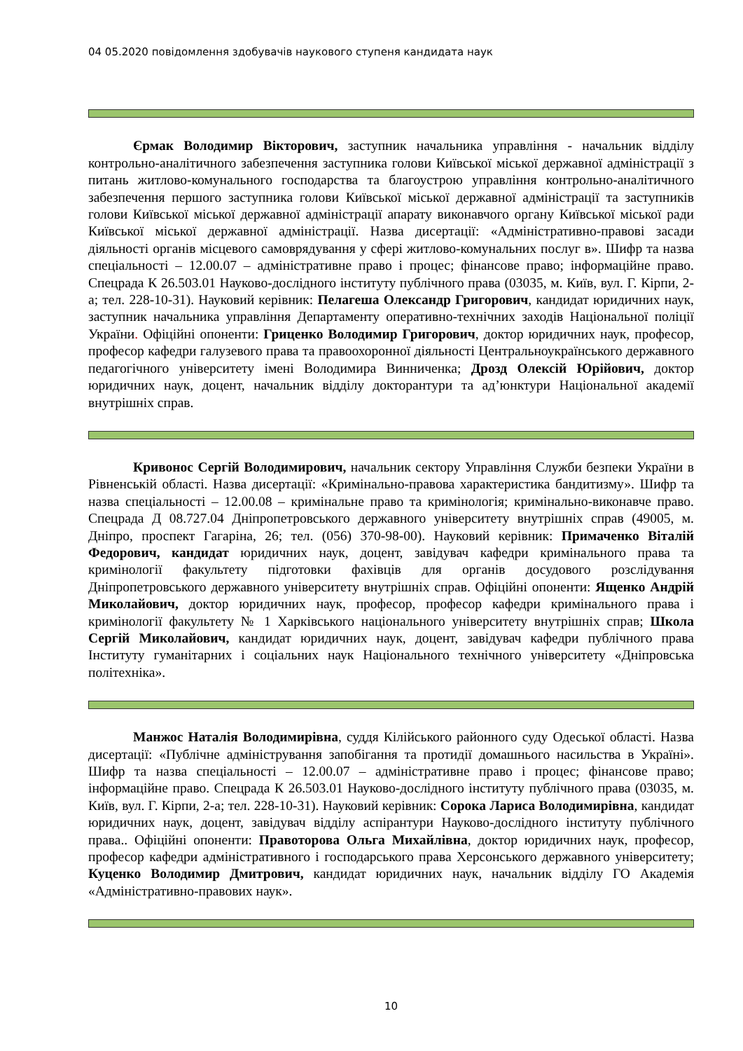04 05.2020 повідомлення здобувачів наукового ступеня кандидата наук
Єрмак Володимир Вікторович, заступник начальника управління - начальник відділу контрольно-аналітичного забезпечення заступника голови Київської міської державної адміністрації з питань житлово-комунального господарства та благоустрою управління контрольно-аналітичного забезпечення першого заступника голови Київської міської державної адміністрації та заступників голови Київської міської державної адміністрації апарату виконавчого органу Київської міської ради Київської міської державної адміністрації. Назва дисертації: «Адміністративно-правові засади діяльності органів місцевого самоврядування у сфері житлово-комунальних послуг в». Шифр та назва спеціальності – 12.00.07 – адміністративне право і процес; фінансове право; інформаційне право. Спецрада К 26.503.01 Науково-дослідного інституту публічного права (03035, м. Київ, вул. Г. Кірпи, 2-а; тел. 228-10-31). Науковий керівник: Пелагеша Олександр Григорович, кандидат юридичних наук, заступник начальника управління Департаменту оперативно-технічних заходів Національної поліції України. Офіційні опоненти: Гриценко Володимир Григорович, доктор юридичних наук, професор, професор кафедри галузевого права та правоохоронної діяльності Центральноукраїнського державного педагогічного університету імені Володимира Винниченка; Дрозд Олексій Юрійович, доктор юридичних наук, доцент, начальник відділу докторантури та ад’юнктури Національної академії внутрішніх справ.
Кривонос Сергій Володимирович, начальник сектору Управління Служби безпеки України в Рівненській області. Назва дисертації: «Кримінально-правова характеристика бандитизму». Шифр та назва спеціальності – 12.00.08 – кримінальне право та кримінологія; кримінально-виконавче право. Спецрада Д 08.727.04 Дніпропетровського державного університету внутрішніх справ (49005, м. Дніпро, проспект Гагаріна, 26; тел. (056) 370-98-00). Науковий керівник: Примаченко Віталій Федорович, кандидат юридичних наук, доцент, завідувач кафедри кримінального права та кримінології факультету підготовки фахівців для органів досудового розслідування Дніпропетровського державного університету внутрішніх справ. Офіційні опоненти: Ященко Андрій Миколайович, доктор юридичних наук, професор, професор кафедри кримінального права і кримінології факультету № 1 Харківського національного університету внутрішніх справ; Школа Сергій Миколайович, кандидат юридичних наук, доцент, завідувач кафедри публічного права Інституту гуманітарних і соціальних наук Національного технічного університету «Дніпровська політехніка».
Манжос Наталія Володимирівна, суддя Кілійського районного суду Одеської області. Назва дисертації: «Публічне адміністрування запобігання та протидії домашнього насильства в Україні». Шифр та назва спеціальності – 12.00.07 – адміністративне право і процес; фінансове право; інформаційне право. Спецрада К 26.503.01 Науково-дослідного інституту публічного права (03035, м. Київ, вул. Г. Кірпи, 2-а; тел. 228-10-31). Науковий керівник: Сорока Лариса Володимирівна, кандидат юридичних наук, доцент, завідувач відділу аспірантури Науково-дослідного інституту публічного права.. Офіційні опоненти: Правоторова Ольга Михайлівна, доктор юридичних наук, професор, професор кафедри адміністративного і господарського права Херсонського державного університету; Куценко Володимир Дмитрович, кандидат юридичних наук, начальник відділу ГО Академія «Адміністративно-правових наук».
10